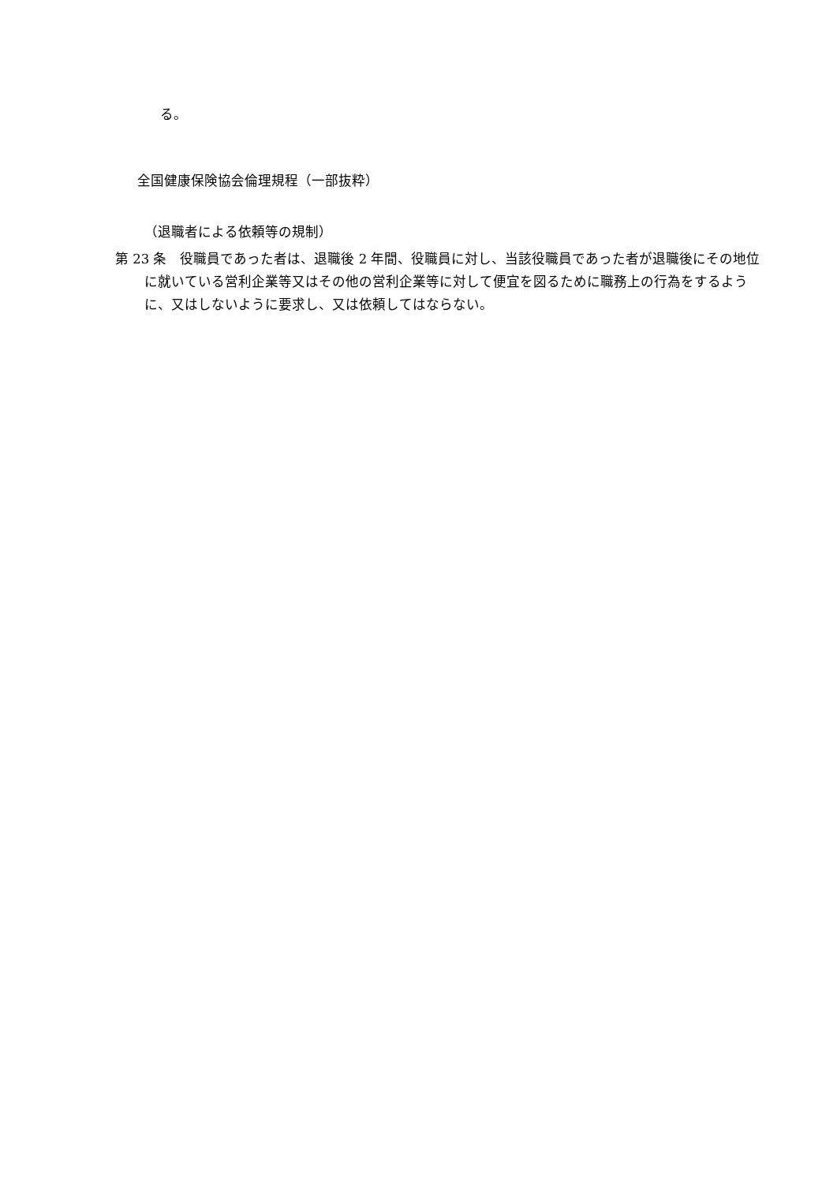る。
全国健康保険協会倫理規程（一部抜粋）
（退職者による依頼等の規制）
第 23 条　役職員であった者は、退職後 2 年間、役職員に対し、当該役職員であった者が退職後にその地位に就いている営利企業等又はその他の営利企業等に対して便宜を図るために職務上の行為をするように、又はしないように要求し、又は依頼してはならない。